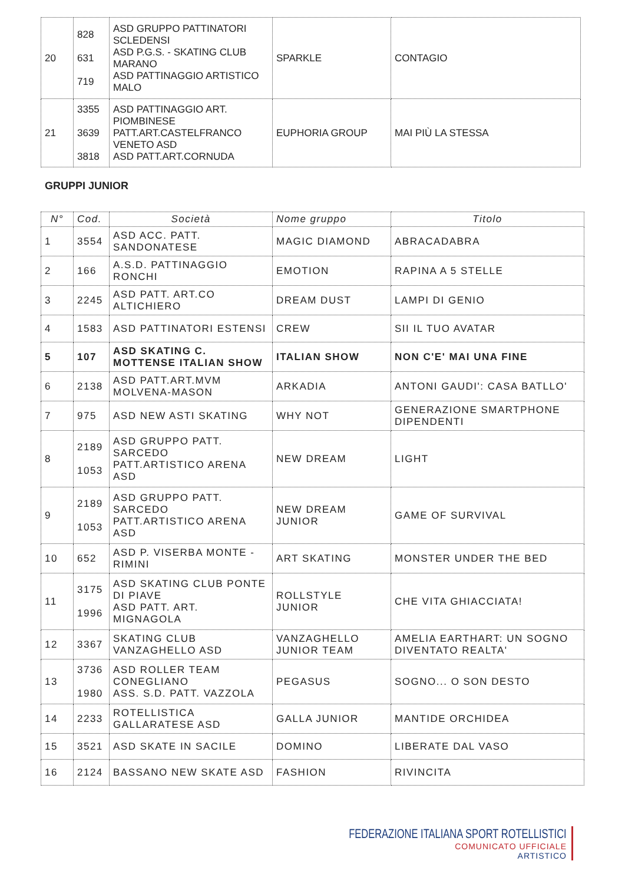| 20 | 828 631 719 | ASD GRUPPO PATTINATORI SCLEDENSI ASD P.G.S. - SKATING CLUB MARANO ASD PATTINAGGIO ARTISTICO MALO | SPARKLE | CONTAGIO |
| 21 | 3355 3639 3818 | ASD PATTINAGGIO ART. PIOMBINESE PATT.ART.CASTELFRANCO VENETO ASD ASD PATT.ART.CORNUDA | EUPHORIA GROUP | MAI PIÙ LA STESSA |
GRUPPI JUNIOR
| N° | Cod. | Società | Nome gruppo | Titolo |
| --- | --- | --- | --- | --- |
| 1 | 3554 | ASD ACC. PATT. SANDONATESE | MAGIC DIAMOND | ABRACADABRA |
| 2 | 166 | A.S.D. PATTINAGGIO RONCHI | EMOTION | RAPINA A 5 STELLE |
| 3 | 2245 | ASD PATT. ART.CO ALTICHIERO | DREAM DUST | LAMPI DI GENIO |
| 4 | 1583 | ASD PATTINATORI ESTENSI | CREW | SII IL TUO AVATAR |
| 5 | 107 | ASD SKATING C. MOTTENSE ITALIAN SHOW | ITALIAN SHOW | NON C'E' MAI UNA FINE |
| 6 | 2138 | ASD PATT.ART.MVM MOLVENA-MASON | ARKADIA | ANTONI GAUDI': CASA BATLLO' |
| 7 | 975 | ASD NEW ASTI SKATING | WHY NOT | GENERAZIONE SMARTPHONE DIPENDENTI |
| 8 | 2189 1053 | ASD GRUPPO PATT. SARCEDO PATT.ARTISTICO ARENA ASD | NEW DREAM | LIGHT |
| 9 | 2189 1053 | ASD GRUPPO PATT. SARCEDO PATT.ARTISTICO ARENA ASD | NEW DREAM JUNIOR | GAME OF SURVIVAL |
| 10 | 652 | ASD P. VISERBA MONTE - RIMINI | ART SKATING | MONSTER UNDER THE BED |
| 11 | 3175 1996 | ASD SKATING CLUB PONTE DI PIAVE ASD PATT. ART. MIGNAGOLA | ROLLSTYLE JUNIOR | CHE VITA GHIACCIATA! |
| 12 | 3367 | SKATING CLUB VANZAGHELLO ASD | VANZAGHELLO JUNIOR TEAM | AMELIA EARTHART: UN SOGNO DIVENTATO REALTA' |
| 13 | 3736 1980 | ASD ROLLER TEAM CONEGLIANO ASS. S.D. PATT. VAZZOLA | PEGASUS | SOGNO... O SON DESTO |
| 14 | 2233 | ROTELLISTICA GALLARATESE ASD | GALLA JUNIOR | MANTIDE ORCHIDEA |
| 15 | 3521 | ASD SKATE IN SACILE | DOMINO | LIBERATE DAL VASO |
| 16 | 2124 | BASSANO NEW SKATE ASD | FASHION | RIVINCITA |
FEDERAZIONE ITALIANA SPORT ROTELLISTICI
COMUNICATO UFFICIALE
ARTISTICO